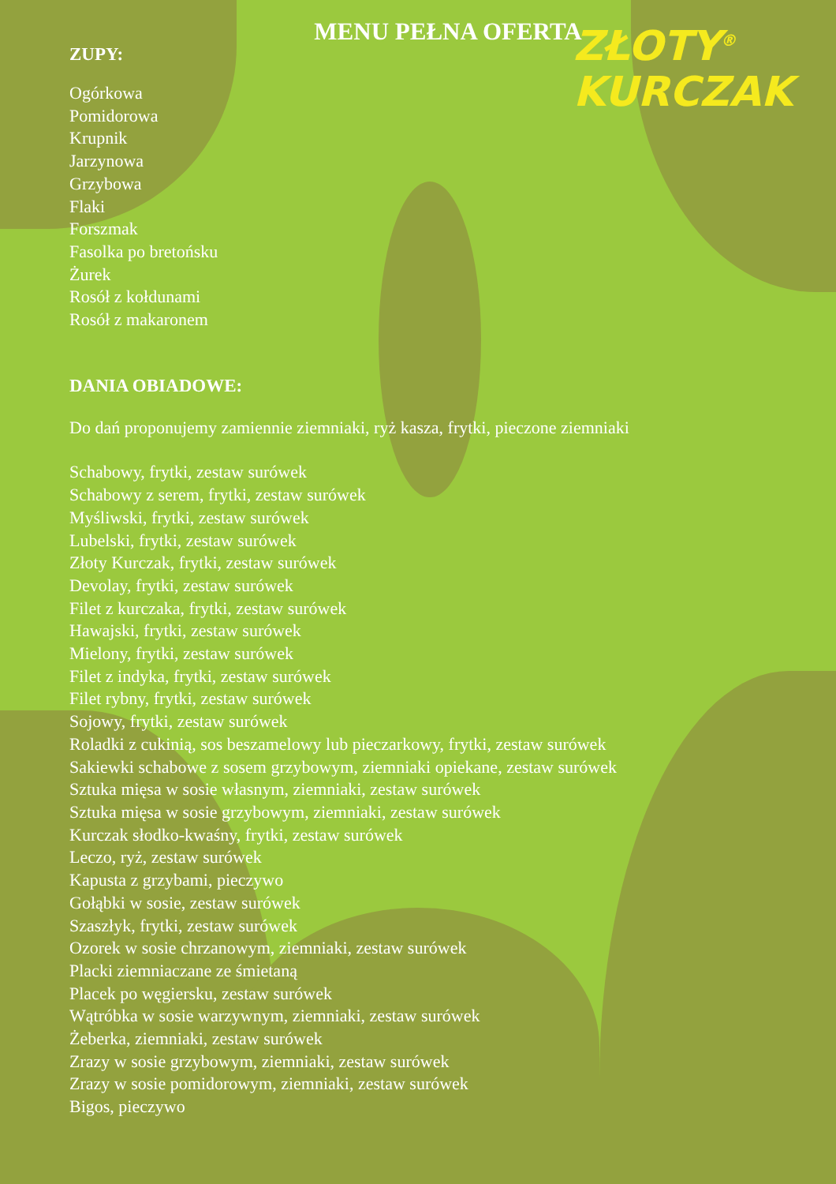ZŁOTY<sup>®</sup>
KURCZAK
MENU PEŁNA OFERTA
ZUPY:
Ogórkowa
Pomidorowa
Krupnik
Jarzynowa
Grzybowa
Flaki
Forszmak
Fasolka po bretońsku
Żurek
Rosół z kołdunami
Rosół z makaronem
DANIA OBIADOWE:
Do dań proponujemy zamiennie ziemniaki, ryż kasza, frytki, pieczone ziemniaki
Schabowy, frytki, zestaw surówek
Schabowy z serem, frytki, zestaw surówek
Myśliwski, frytki, zestaw surówek
Lubelski, frytki, zestaw surówek
Złoty Kurczak, frytki, zestaw surówek
Devolay, frytki, zestaw surówek
Filet z kurczaka, frytki, zestaw surówek
Hawajski, frytki, zestaw surówek
Mielony, frytki, zestaw surówek
Filet z indyka, frytki, zestaw surówek
Filet rybny, frytki, zestaw surówek
Sojowy, frytki, zestaw surówek
Roladki z cukinią, sos beszamelowy lub pieczarkowy, frytki, zestaw surówek
Sakiewki schabowe z sosem grzybowym, ziemniaki opiekane, zestaw surówek
Sztuka mięsa w sosie własnym, ziemniaki, zestaw surówek
Sztuka mięsa w sosie grzybowym, ziemniaki, zestaw surówek
Kurczak słodko-kwaśny, frytki, zestaw surówek
Leczo, ryż, zestaw surówek
Kapusta z grzybami, pieczywo
Gołąbki w sosie, zestaw surówek
Szaszłyk, frytki, zestaw surówek
Ozorek w sosie chrzanowym, ziemniaki, zestaw surówek
Placki ziemniaczane ze śmietaną
Placek po węgiersku, zestaw surówek
Wątróbka w sosie warzywnym, ziemniaki, zestaw surówek
Żeberka, ziemniaki, zestaw surówek
Zrazy w sosie grzybowym, ziemniaki, zestaw surówek
Zrazy w sosie pomidorowym, ziemniaki, zestaw surówek
Bigos, pieczywo